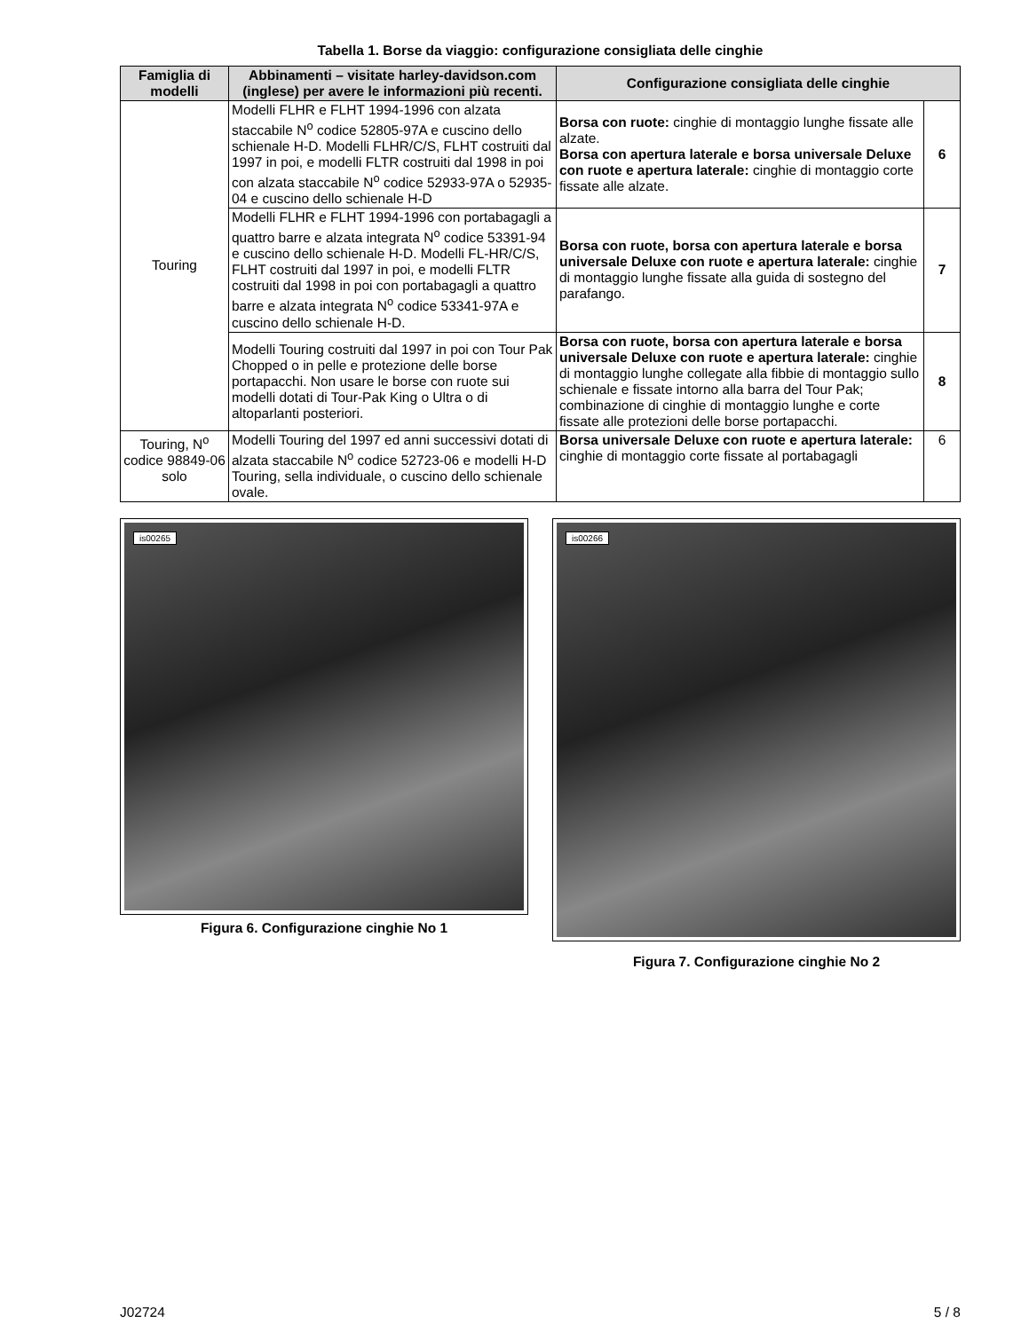Tabella 1. Borse da viaggio: configurazione consigliata delle cinghie
| Famiglia di modelli | Abbinamenti – visitate harley-davidson.com (inglese) per avere le informazioni più recenti. | Configurazione consigliata delle cinghie | |
| --- | --- | --- | --- |
| Touring | Modelli FLHR e FLHT 1994-1996 con alzata staccabile N<sup>o</sup> codice 52805-97A e cuscino dello schienale H-D. Modelli FLHR/C/S, FLHT costruiti dal 1997 in poi, e modelli FLTR costruiti dal 1998 in poi con alzata staccabile N<sup>o</sup> codice 52933-97A o 52935-04 e cuscino dello schienale H-D | Borsa con ruote: cinghie di montaggio lunghe fissate alle alzate. Borsa con apertura laterale e borsa universale Deluxe con ruote e apertura laterale: cinghie di montaggio corte fissate alle alzate. | 6 |
| | Modelli FLHR e FLHT 1994-1996 con portabagagli a quattro barre e alzata integrata N<sup>o</sup> codice 53391-94 e cuscino dello schienale H-D. Modelli FL-HR/C/S, FLHT costruiti dal 1997 in poi, e modelli FLTR costruiti dal 1998 in poi con portabagagli a quattro barre e alzata integrata N<sup>o</sup> codice 53341-97A e cuscino dello schienale H-D. | Borsa con ruote, borsa con apertura laterale e borsa universale Deluxe con ruote e apertura laterale: cinghie di montaggio lunghe fissate alla guida di sostegno del parafango. | 7 |
| | Modelli Touring costruiti dal 1997 in poi con Tour Pak Chopped o in pelle e protezione delle borse portapacchi. Non usare le borse con ruote sui modelli dotati di Tour-Pak King o Ultra o di altoparlanti posteriori. | Borsa con ruote, borsa con apertura laterale e borsa universale Deluxe con ruote e apertura laterale: cinghie di montaggio lunghe collegate alla fibbie di montaggio sullo schienale e fissate intorno alla barra del Tour Pak; combinazione di cinghie di montaggio lunghe e corte fissate alle protezioni delle borse portapacchi. | 8 |
| Touring, N<sup>o</sup> codice 98849-06 solo | Modelli Touring del 1997 ed anni successivi dotati di alzata staccabile N<sup>o</sup> codice 52723-06 e modelli H-D Touring, sella individuale, o cuscino dello schienale ovale. | Borsa universale Deluxe con ruote e apertura laterale: cinghie di montaggio corte fissate al portabagagli | 6 |
is00265
Figura 6. Configurazione cinghie No 1
is00266
Figura 7. Configurazione cinghie No 2
J02724 5 / 8